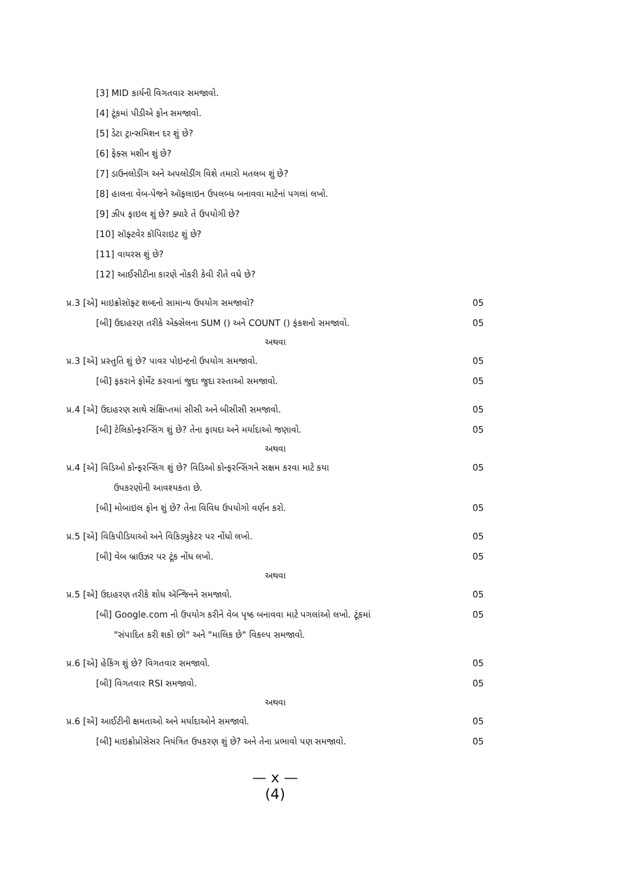[3] MID કાર્યની વિગતવાર સમજાવો.
[4] ટૂંકમાં પીડીએ ફોન સમજાવો.
[5] ડેટા ટ્રાન્સમિશન દર શું છે?
[6] ફેક્સ મશીન શું છે?
[7] ડાઉનલોડીંગ અને અપલોડીંગ વિશે તમારો મતલબ શું છે?
[8] હાલના વેબ-પેજને ઑફલાઇન ઉપલબ્ધ બનાવવા માટેનાં પગલાં લખો.
[9] ઝીપ ફાઇલ શું છે? ક્યારે તે ઉપયોગી છે?
[10] સૉફ્ટવેર કૉપિરાઇટ શું છે?
[11] વાયરસ શું છે?
[12] આઈસીટીના કારણે નોકરી કેવી રીતે વધે છે?
પ્ર.3 [એ] માઇક્રોસૉફ્ટ શબ્દનો સામાન્ય ઉપયોગ સમજાવો? 05
[બી] ઉદાહરણ તરીકે એક્સેલના SUM () અને COUNT () ફંકશનો સમજાવો. 05
અથવા
પ્ર.3 [એ] પ્રસ્તુતિ શું છે? પાવર પોઇન્ટનો ઉપયોગ સમજાવો. 05
[બી] ફકરાને ફોર્મેટ કરવાનાં જુદા જુદા રસ્તાઓ સમજાવો. 05
પ્ર.4 [એ] ઉદાહરણ સાથે સંક્ષિપ્તમાં સીસી અને બીસીસી સમજાવો. 05
[બી] ટેલિકોન્ફરન્સિંગ શું છે? તેના ફાયદા અને મર્યાદાઓ જણાવો. 05
અથવા
પ્ર.4 [એ] વિડિઓ કોન્ફરન્સિંગ શું છે? વિડિઓ કોન્ફરન્સિંગને સક્ષમ કરવા માટે કયા 05
ઉપકરણોની આવશ્યકતા છે.
[બી] મોબાઇલ ફોન શું છે? તેના વિવિધ ઉપયોગો વર્ણન કરો. 05
પ્ર.5 [એ] વિકિપીડિયાઓ અને વિકિડ્યુકેટર પર નોંધો લખો. 05
[બી] વેબ બ્રાઉઝર પર ટૂંક નોંધ લખો. 05
અથવા
પ્ર.5 [એ] ઉદાહરણ તરીકે શોધ ઍન્જિનને સમજાવો. 05
[બી] Google.com નો ઉપયોગ કરીને વેબ પૃષ્ઠ બનાવવા માટે પગલાંઓ લખો. ટૂંકમાં 05
"સંપાદિત કરી શકો છો" અને "માલિક છે" વિકલ્પ સમજાવો.
પ્ર.6 [એ] હેકિંગ શું છે? વિગતવાર સમજાવો. 05
[બી] વિગતવાર RSI સમજાવો. 05
અથવા
પ્ર.6 [એ] આઈટીની ક્ષમતાઓ અને મર્યાદાઓને સમજાવો. 05
[બી] માઇક્રોપ્રોસેસર નિયંત્રિત ઉપકરણ શું છે? અને તેના પ્રભાવો પણ સમજાવો. 05
— x —
(4)